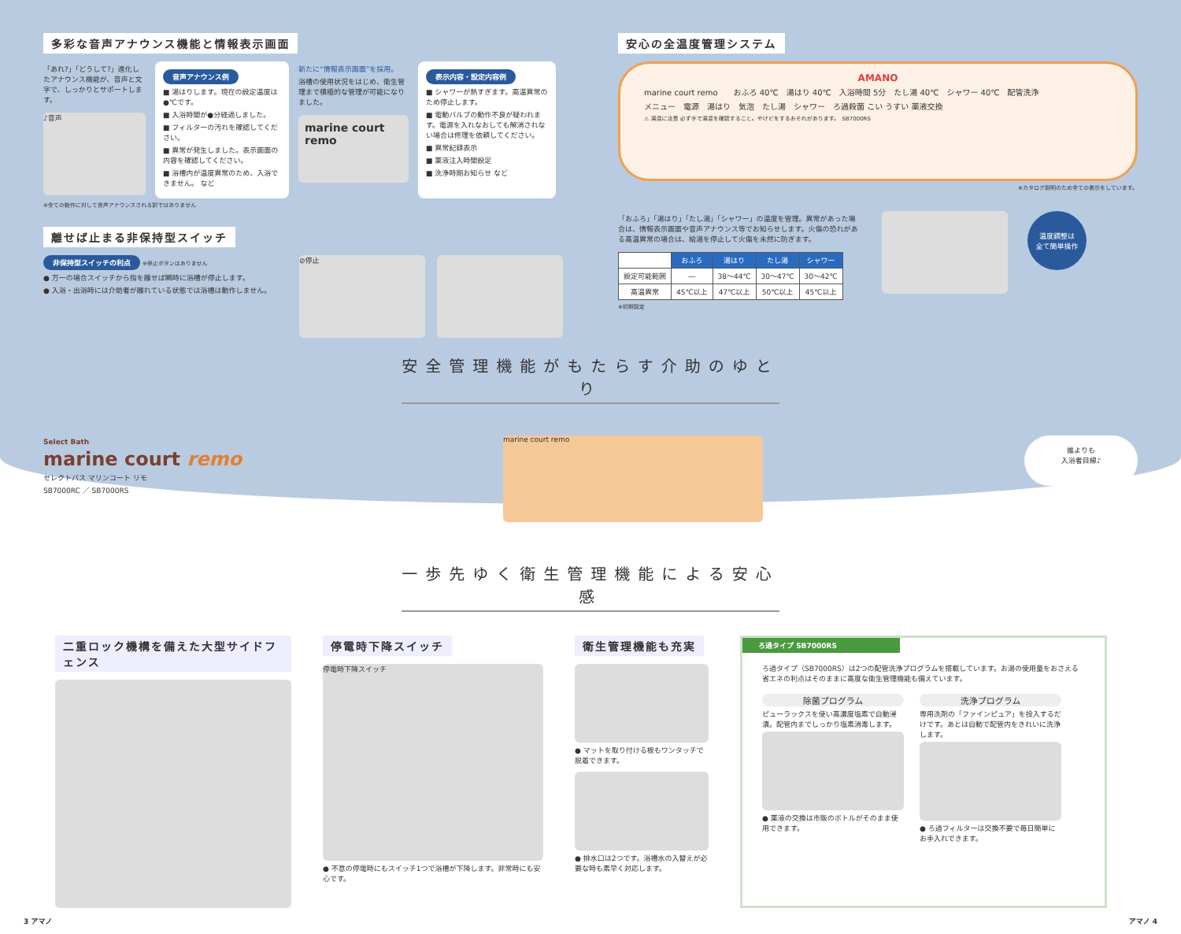多彩な音声アナウンス機能と情報表示画面
「あれ?」「どうして?」進化したアナウンス機能が、音声と文字で、しっかりとサポートします。
♪音声
音声アナウンス例
■ 湯はりします。現在の設定温度は●℃です。
■ 入浴時間が●分経過しました。
■ フィルターの汚れを確認してください。
■ 異常が発生しました。表示画面の内容を確認してください。
■ 浴槽内が温度異常のため、入浴できません。 など
新たに“情報表示画面”を採用。
浴槽の使用状況をはじめ、衛生管理まで積極的な管理が可能になりました。
marine court remo
表示内容・設定内容例
■ シャワーが熱すぎます。高温異常のため停止します。
■ 電動バルブの動作不良が疑われます。電源を入れなおしても解消されない場合は修理を依頼してください。
■ 異常記録表示
■ 薬液注入時間設定
■ 洗浄時期お知らせ など
※全ての動作に対して音声アナウンスされる訳ではありません
離せば止まる非保持型スイッチ
非保持型スイッチの利点 ※停止ボタンはありません
● 万一の場合スイッチから指を離せば瞬時に浴槽が停止します。
● 入浴・出浴時には介助者が離れている状態では浴槽は動作しません。
⊘停止
安心の全温度管理システム
AMANO
marine court remo　　おふろ 40℃　湯はり 40℃　入浴時間 5分　たし湯 40℃　シャワー 40℃　配管洗浄
メニュー　電源　湯はり　気泡　たし湯　シャワー　ろ過殺菌 こい うすい 薬液交換
⚠ 湯温に注意 必ず手で湯温を確認すること。やけどをするおそれがあります。　SB7000RS
※カタログ説明のため全ての表示をしています。
「おふろ」「湯はり」「たし湯」「シャワー」の温度を管理。異常があった場合は、情報表示画面や音声アナウンス等でお知らせします。火傷の恐れがある高温異常の場合は、給湯を停止して火傷を未然に防ぎます。
| | おふろ | 湯はり | たし湯 | シャワー |
| 設定可能範囲 | ― | 38～44℃ | 30～47℃ | 30～42℃ |
| 高温異常 | 45℃以上 | 47℃以上 | 50℃以上 | 45℃以上 |
※初期設定
温度調整は
全て簡単操作
安全管理機能がもたらす介助のゆとり
Select Bath
marine court remo
セレクトバス マリンコート リモ
SB7000RC ／ SB7000RS
marine court remo
誰よりも
入浴者目線♪
一歩先ゆく衛生管理機能による安心感
二重ロック機構を備えた大型サイドフェンス 停電時下降スイッチ
停電時下降スイッチ
● 不意の停電時にもスイッチ1つで浴槽が下降します。非常時にも安心です。
衛生管理機能も充実
● マットを取り付ける板もワンタッチで脱着できます。
● 排水口は2つです。浴槽水の入替えが必要な時も素早く対応します。
ろ過タイプ SB7000RS
ろ過タイプ（SB7000RS）は2つの配管洗浄プログラムを搭載しています。お湯の使用量をおさえる省エネの利点はそのままに高度な衛生管理機能も備えています。
除菌プログラム
ピューラックスを使い高濃度塩素で自動浸漬。配管内までしっかり塩素消毒します。
● 薬液の交換は市販のボトルがそのまま使用できます。
洗浄プログラム
専用洗剤の「ファインピュア」を投入するだけです。あとは自動で配管内をきれいに洗浄します。
● ろ過フィルターは交換不要で毎日簡単にお手入れできます。
3 アマノ アマノ 4